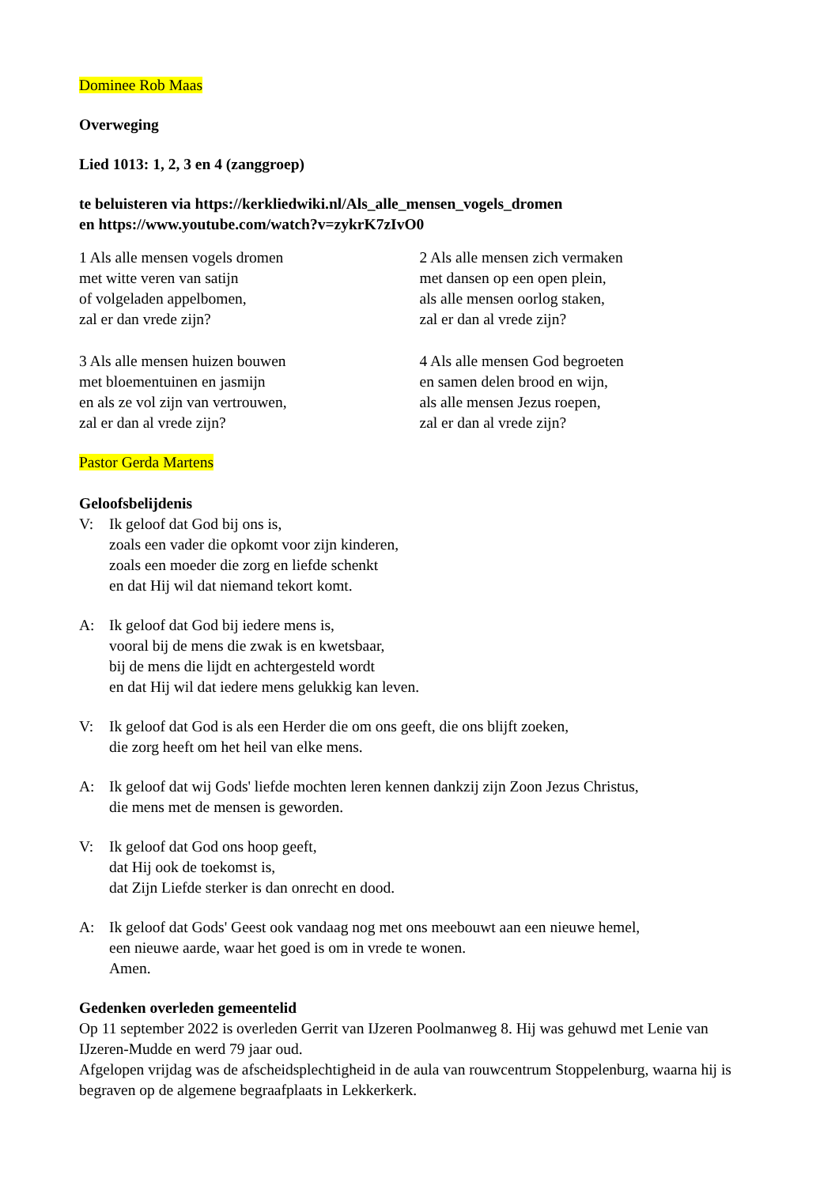Dominee Rob Maas
Overweging
Lied 1013: 1, 2, 3 en 4 (zanggroep)
te beluisteren via https://kerkliedwiki.nl/Als_alle_mensen_vogels_dromen
en https://www.youtube.com/watch?v=zykrK7zIvO0
1 Als alle mensen vogels dromen
met witte veren van satijn
of volgeladen appelbomen,
zal er dan vrede zijn?
2 Als alle mensen zich vermaken
met dansen op een open plein,
als alle mensen oorlog staken,
zal er dan al vrede zijn?
3 Als alle mensen huizen bouwen
met bloementuinen en jasmijn
en als ze vol zijn van vertrouwen,
zal er dan al vrede zijn?
4 Als alle mensen God begroeten
en samen delen brood en wijn,
als alle mensen Jezus roepen,
zal er dan al vrede zijn?
Pastor Gerda Martens
Geloofsbelijdenis
V: Ik geloof dat God bij ons is,
zoals een vader die opkomt voor zijn kinderen,
zoals een moeder die zorg en liefde schenkt
en dat Hij wil dat niemand tekort komt.
A: Ik geloof dat God bij iedere mens is,
vooral bij de mens die zwak is en kwetsbaar,
bij de mens die lijdt en achtergesteld wordt
en dat Hij wil dat iedere mens gelukkig kan leven.
V: Ik geloof dat God is als een Herder die om ons geeft, die ons blijft zoeken,
die zorg heeft om het heil van elke mens.
A: Ik geloof dat wij Gods' liefde mochten leren kennen dankzij zijn Zoon Jezus Christus,
die mens met de mensen is geworden.
V: Ik geloof dat God ons hoop geeft,
dat Hij ook de toekomst is,
dat Zijn Liefde sterker is dan onrecht en dood.
A: Ik geloof dat Gods' Geest ook vandaag nog met ons meebouwt aan een nieuwe hemel,
een nieuwe aarde, waar het goed is om in vrede te wonen.
Amen.
Gedenken overleden gemeentelid
Op 11 september 2022 is overleden Gerrit van IJzeren Poolmanweg 8. Hij was gehuwd met Lenie van IJzeren-Mudde en werd 79 jaar oud.
Afgelopen vrijdag was de afscheidsplechtigheid in de aula van rouwcentrum Stoppelenburg, waarna hij is begraven op de algemene begraafplaats in Lekkerkerk.